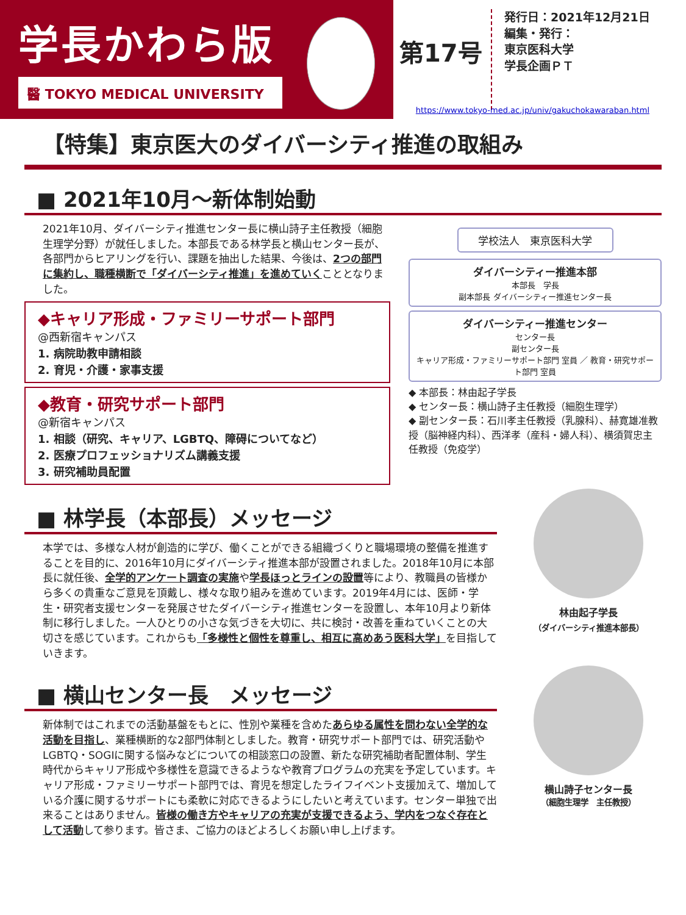学長かわら版
醫 TOKYO MEDICAL UNIVERSITY
第17号
発行日：2021年12月21日
編集・発行：
東京医科大学
学長企画ＰＴ
https://www.tokyo-med.ac.jp/univ/gakuchokawaraban.html
【特集】東京医大のダイバーシティ推進の取組み
■ 2021年10月～新体制始動
2021年10月、ダイバーシティ推進センター長に横山詩子主任教授（細胞生理学分野）が就任しました。本部長である林学長と横山センター長が、各部門からヒアリングを行い、課題を抽出した結果、今後は、2つの部門に集約し、職種横断で「ダイバーシティ推進」を進めていくこととなりました。
◆キャリア形成・ファミリーサポート部門
@西新宿キャンパス
1. 病院助教申請相談
2. 育児・介護・家事支援
◆教育・研究サポート部門
@新宿キャンパス
1. 相談（研究、キャリア、LGBTQ、障碍についてなど）
2. 医療プロフェッショナリズム講義支援
3. 研究補助員配置
学校法人　東京医科大学
ダイバーシティー推進本部
本部長　学長
副本部長 ダイバーシティー推進センター長
ダイバーシティー推進センター
センター長
副センター長
キャリア形成・ファミリーサポート部門 室員 ／ 教育・研究サポート部門 室員
◆ 本部長：林由起子学長
◆ センター長：横山詩子主任教授（細胞生理学）
◆ 副センター長：石川孝主任教授（乳腺科）、赫寛雄准教授（脳神経内科）、西洋孝（産科・婦人科）、横須賀忠主任教授（免疫学）
■ 林学長（本部長）メッセージ
本学では、多様な人材が創造的に学び、働くことができる組織づくりと職場環境の整備を推進することを目的に、2016年10月にダイバーシティ推進本部が設置されました。2018年10月に本部長に就任後、全学的アンケート調査の実施や学長ほっとラインの設置等により、教職員の皆様から多くの貴重なご意見を頂戴し、様々な取り組みを進めています。2019年4月には、医師・学生・研究者支援センターを発展させたダイバーシティ推進センターを設置し、本年10月より新体制に移行しました。一人ひとりの小さな気づきを大切に、共に検討・改善を重ねていくことの大切さを感じています。これからも「多様性と個性を尊重し、相互に高めあう医科大学」を目指していきます。
林由起子学長
（ダイバーシティ推進本部長）
■ 横山センター長　メッセージ
新体制ではこれまでの活動基盤をもとに、性別や業種を含めたあらゆる属性を問わない全学的な活動を目指し、業種横断的な2部門体制としました。教育・研究サポート部門では、研究活動やLGBTQ・SOGIに関する悩みなどについての相談窓口の設置、新たな研究補助者配置体制、学生時代からキャリア形成や多様性を意識できるようなや教育プログラムの充実を予定しています。キャリア形成・ファミリーサポート部門では、育児を想定したライフイベント支援加えて、増加している介護に関するサポートにも柔軟に対応できるようにしたいと考えています。センター単独で出来ることはありません。皆様の働き方やキャリアの充実が支援できるよう、学内をつなぐ存在として活動して参ります。皆さま、ご協力のほどよろしくお願い申し上げます。
横山詩子センター長
（細胞生理学　主任教授）